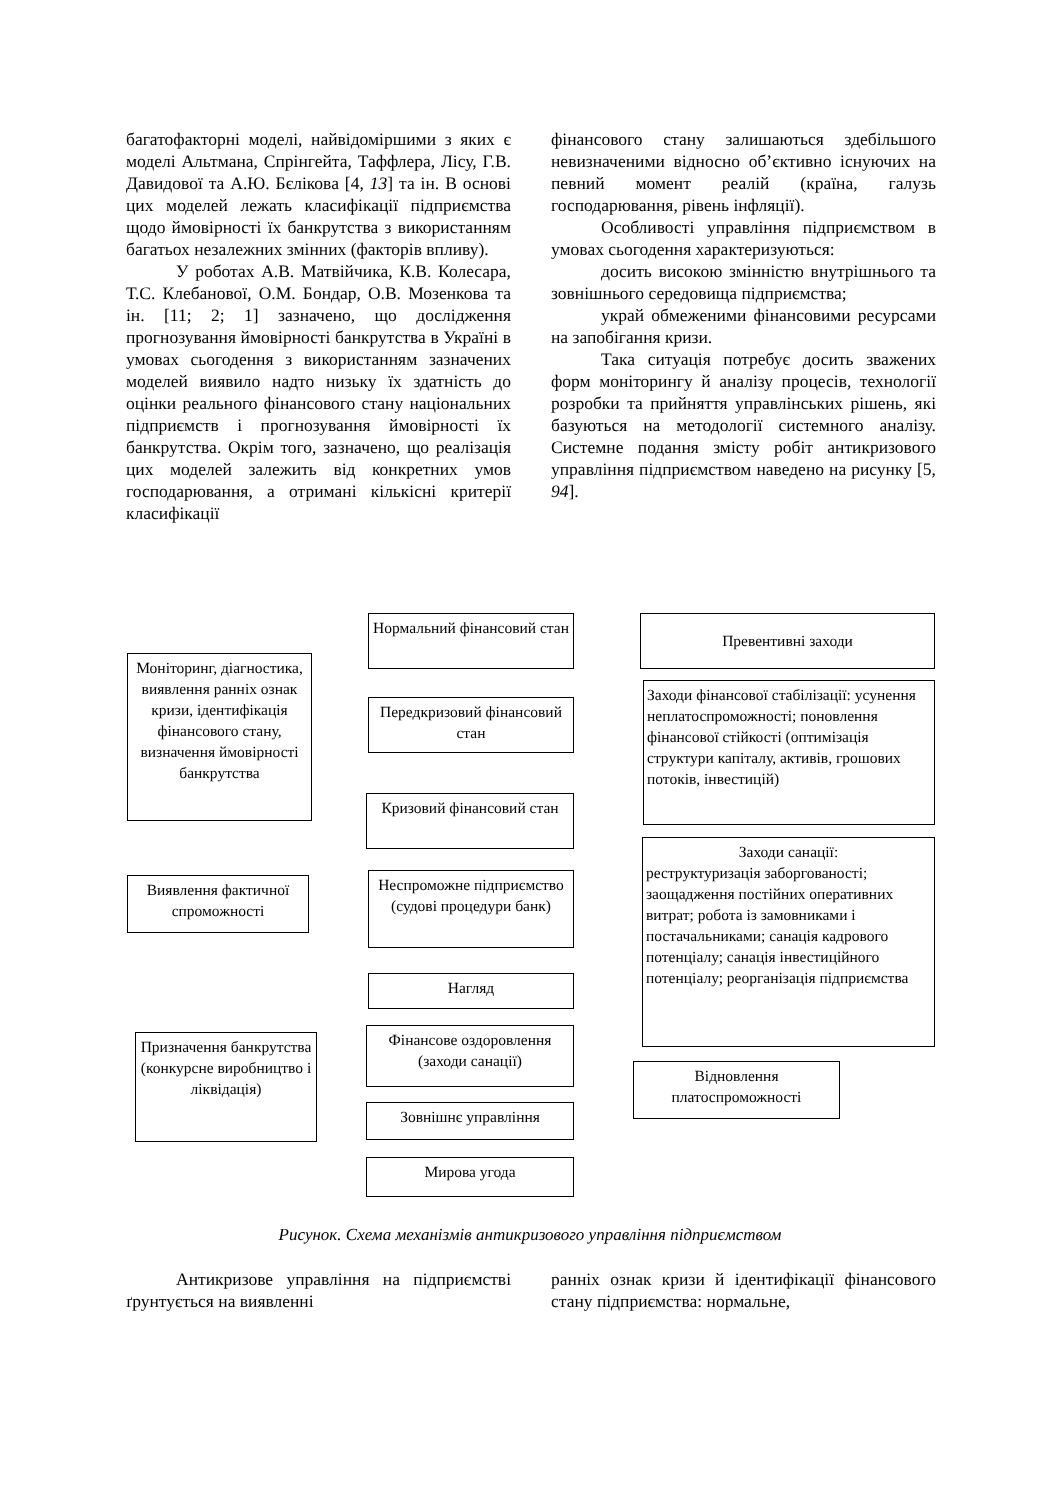багатофакторні моделі, найвідоміршими з яких є моделі Альтмана, Спрінгейта, Таффлера, Лісу, Г.В. Давидової та А.Ю. Бєлікова [4, 13] та ін. В основі цих моделей лежать класифікації підприємства щодо ймовірності їх банкрутства з використанням багатьох незалежних змінних (факторів впливу).
У роботах А.В. Матвійчика, К.В. Колесара, Т.С. Клебанової, О.М. Бондар, О.В. Мозенкова та ін. [11; 2; 1] зазначено, що дослідження прогнозування ймовірності банкрутства в Україні в умовах сьогодення з використанням зазначених моделей виявило надто низьку їх здатність до оцінки реального фінансового стану національних підприємств і прогнозування ймовірності їх банкрутства. Окрім того, зазначено, що реалізація цих моделей залежить від конкретних умов господарювання, а отримані кількісні критерії класифікації
фінансового стану залишаються здебільшого невизначеними відносно об’єктивно існуючих на певний момент реалій (країна, галузь господарювання, рівень інфляції).
Особливості управління підприємством в умовах сьогодення характеризуються:
досить високою змінністю внутрішнього та зовнішнього середовища підприємства;
украй обмеженими фінансовими ресурсами на запобігання кризи.
Така ситуація потребує досить зважених форм моніторингу й аналізу процесів, технології розробки та прийняття управлінських рішень, які базуються на методології системного аналізу. Системне подання змісту робіт антикризового управління підприємством наведено на рисунку [5, 94].
Моніторинг, діагностика, виявлення ранніх ознак кризи, ідентифікація фінансового стану, визначення ймовірності банкрутства
Нормальний фінансовий стан
Превентивні заходи
Передкризовий фінансовий стан
Заходи фінансової стабілізації: усунення неплатоспроможності; поновлення фінансової стійкості (оптимізація структури капіталу, активів, грошових потоків, інвестицій)
Кризовий фінансовий стан
Виявлення фактичної спроможності
Неспроможне підприємство (судові процедури банк)
Заходи санації:
реструктуризація заборгованості; заощадження постійних оперативних витрат; робота із замовниками і постачальниками; санація кадрового потенціалу; санація інвестиційного потенціалу; реорганізація підприємства
Нагляд
Фінансове оздоровлення (заходи санації)
Призначення банкрутства (конкурсне виробництво і ліквідація)
Відновлення платоспроможності
Зовнішнє управління
Мирова угода
Рисунок. Схема механізмів антикризового управління підприємством
Антикризове управління на підприємстві ґрунтується на виявленні
ранніх ознак кризи й ідентифікації фінансового стану підприємства: нормальне,